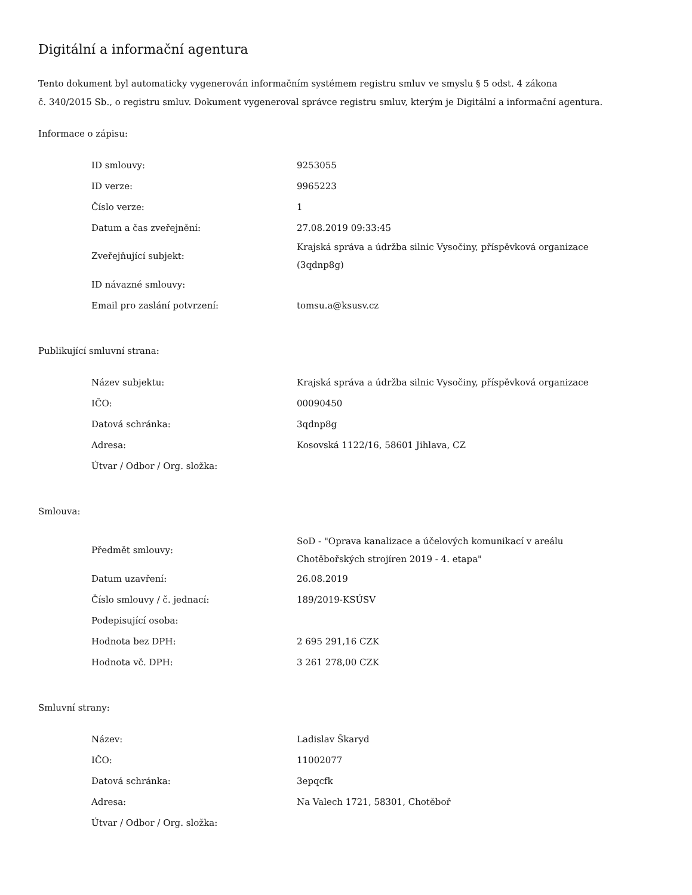Digitální a informační agentura
Tento dokument byl automaticky vygenerován informačním systémem registru smluv ve smyslu § 5 odst. 4 zákona
č. 340/2015 Sb., o registru smluv. Dokument vygeneroval správce registru smluv, kterým je Digitální a informační agentura.
Informace o zápisu:
| ID smlouvy: | 9253055 |
| ID verze: | 9965223 |
| Číslo verze: | 1 |
| Datum a čas zveřejnění: | 27.08.2019 09:33:45 |
| Zveřejňující subjekt: | Krajská správa a údržba silnic Vysočiny, příspěvková organizace (3qdnp8g) |
| ID návazné smlouvy: | |
| Email pro zaslání potvrzení: | tomsu.a@ksusv.cz |
Publikující smluvní strana:
| Název subjektu: | Krajská správa a údržba silnic Vysočiny, příspěvková organizace |
| IČO: | 00090450 |
| Datová schránka: | 3qdnp8g |
| Adresa: | Kosovská 1122/16, 58601 Jihlava, CZ |
| Útvar / Odbor / Org. složka: | |
Smlouva:
| Předmět smlouvy: | SoD - "Oprava kanalizace a účelových komunikací v areálu Chotěbořských strojíren 2019 - 4. etapa" |
| Datum uzavření: | 26.08.2019 |
| Číslo smlouvy / č. jednací: | 189/2019-KSÚSV |
| Podepisující osoba: | |
| Hodnota bez DPH: | 2 695 291,16 CZK |
| Hodnota vč. DPH: | 3 261 278,00 CZK |
Smluvní strany:
| Název: | Ladislav Škaryd |
| IČO: | 11002077 |
| Datová schránka: | 3epqcfk |
| Adresa: | Na Valech 1721, 58301, Chotěboř |
| Útvar / Odbor / Org. složka: | |